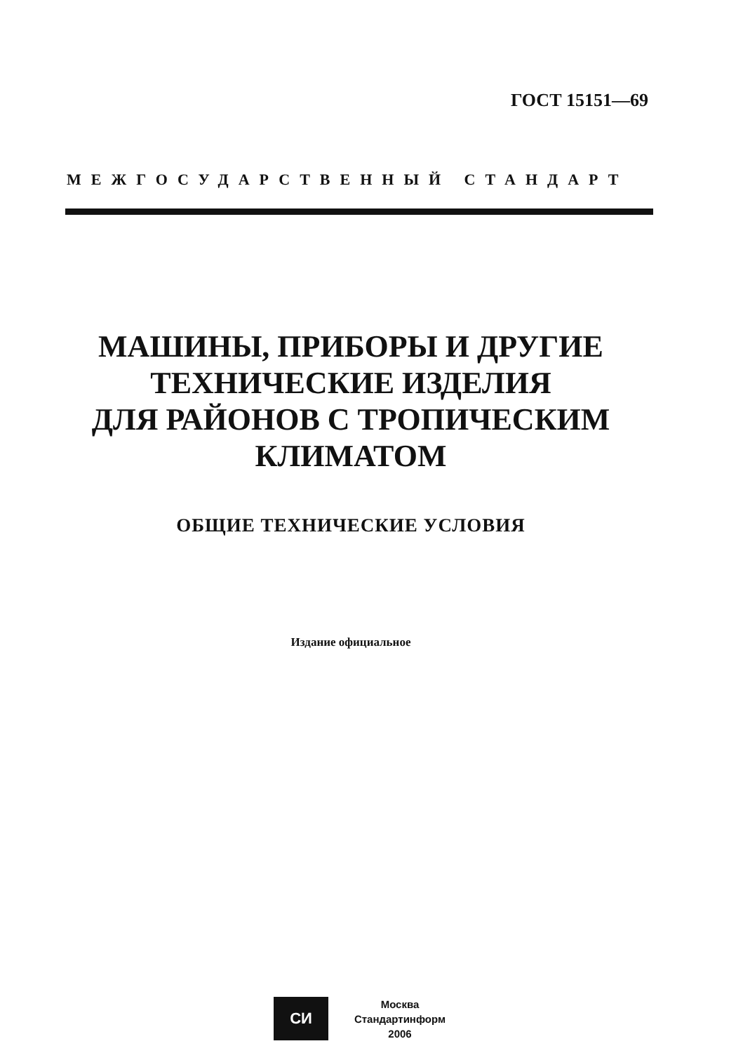ГОСТ 15151—69
МЕЖГОСУДАРСТВЕННЫЙ СТАНДАРТ
МАШИНЫ, ПРИБОРЫ И ДРУГИЕ
ТЕХНИЧЕСКИЕ ИЗДЕЛИЯ
ДЛЯ РАЙОНОВ С ТРОПИЧЕСКИМ
КЛИМАТОМ
ОБЩИЕ ТЕХНИЧЕСКИЕ УСЛОВИЯ
Издание официальное
СИ
Москва
Стандартинформ
2006